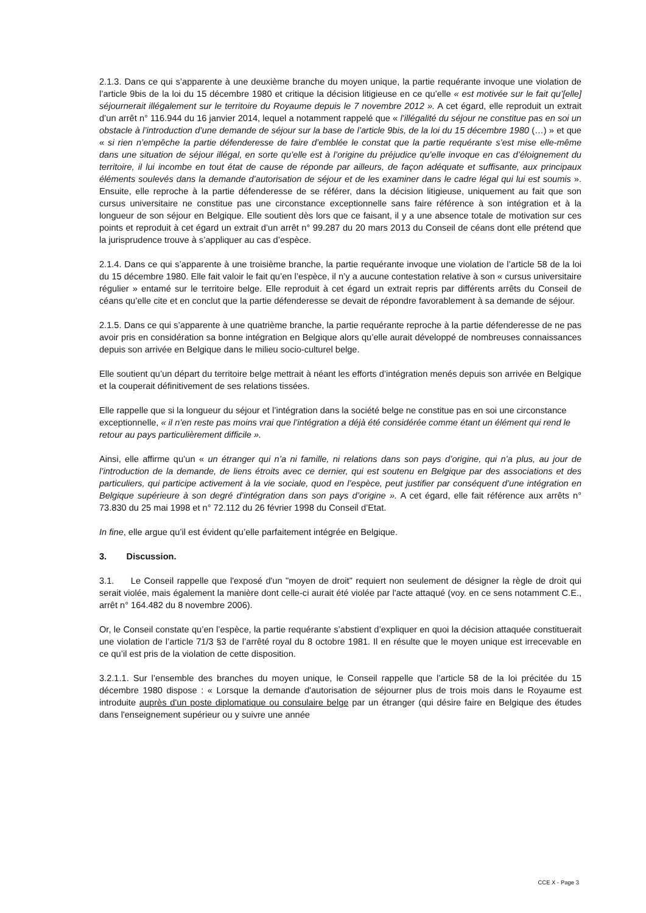2.1.3. Dans ce qui s’apparente à une deuxième branche du moyen unique, la partie requérante invoque une violation de l’article 9bis de la loi du 15 décembre 1980 et critique la décision litigieuse en ce qu’elle « est motivée sur le fait qu’[elle] séjournerait illégalement sur le territoire du Royaume depuis le 7 novembre 2012 ». A cet égard, elle reproduit un extrait d’un arrêt n° 116.944 du 16 janvier 2014, lequel a notamment rappelé que « l’illégalité du séjour ne constitue pas en soi un obstacle à l’introduction d’une demande de séjour sur la base de l’article 9bis, de la loi du 15 décembre 1980 (…) » et que « si rien n’empêche la partie défenderesse de faire d’emblée le constat que la partie requérante s’est mise elle-même dans une situation de séjour illégal, en sorte qu’elle est à l’origine du préjudice qu’elle invoque en cas d’éloignement du territoire, il lui incombe en tout état de cause de réponde par ailleurs, de façon adéquate et suffisante, aux principaux éléments soulevés dans la demande d’autorisation de séjour et de les examiner dans le cadre légal qui lui est soumis ». Ensuite, elle reproche à la partie défenderesse de se référer, dans la décision litigieuse, uniquement au fait que son cursus universitaire ne constitue pas une circonstance exceptionnelle sans faire référence à son intégration et à la longueur de son séjour en Belgique. Elle soutient dès lors que ce faisant, il y a une absence totale de motivation sur ces points et reproduit à cet égard un extrait d’un arrêt n° 99.287 du 20 mars 2013 du Conseil de céans dont elle prétend que la jurisprudence trouve à s’appliquer au cas d’espèce.
2.1.4. Dans ce qui s’apparente à une troisième branche, la partie requérante invoque une violation de l’article 58 de la loi du 15 décembre 1980. Elle fait valoir le fait qu’en l’espèce, il n’y a aucune contestation relative à son « cursus universitaire régulier » entamé sur le territoire belge. Elle reproduit à cet égard un extrait repris par différents arrêts du Conseil de céans qu’elle cite et en conclut que la partie défenderesse se devait de répondre favorablement à sa demande de séjour.
2.1.5. Dans ce qui s’apparente à une quatrième branche, la partie requérante reproche à la partie défenderesse de ne pas avoir pris en considération sa bonne intégration en Belgique alors qu’elle aurait développé de nombreuses connaissances depuis son arrivée en Belgique dans le milieu socio-culturel belge.
Elle soutient qu’un départ du territoire belge mettrait à néant les efforts d’intégration menés depuis son arrivée en Belgique et la couperait définitivement de ses relations tissées.
Elle rappelle que si la longueur du séjour et l’intégration dans la société belge ne constitue pas en soi une circonstance exceptionnelle, « il n’en reste pas moins vrai que l’intégration a déjà été considérée comme étant un élément qui rend le retour au pays particulièrement difficile ».
Ainsi, elle affirme qu’un « un étranger qui n’a ni famille, ni relations dans son pays d’origine, qui n’a plus, au jour de l’introduction de la demande, de liens étroits avec ce dernier, qui est soutenu en Belgique par des associations et des particuliers, qui participe activement à la vie sociale, quod en l’espèce, peut justifier par conséquent d’une intégration en Belgique supérieure à son degré d’intégration dans son pays d’origine ». A cet égard, elle fait référence aux arrêts n° 73.830 du 25 mai 1998 et n° 72.112 du 26 février 1998 du Conseil d’Etat.
In fine, elle argue qu’il est évident qu’elle parfaitement intégrée en Belgique.
3. Discussion.
3.1. Le Conseil rappelle que l'exposé d'un "moyen de droit" requiert non seulement de désigner la règle de droit qui serait violée, mais également la manière dont celle-ci aurait été violée par l'acte attaqué (voy. en ce sens notamment C.E., arrêt n° 164.482 du 8 novembre 2006).
Or, le Conseil constate qu’en l’espèce, la partie requérante s’abstient d’expliquer en quoi la décision attaquée constituerait une violation de l’article 71/3 §3 de l’arrêté royal du 8 octobre 1981. Il en résulte que le moyen unique est irrecevable en ce qu’il est pris de la violation de cette disposition.
3.2.1.1. Sur l’ensemble des branches du moyen unique, le Conseil rappelle que l’article 58 de la loi précitée du 15 décembre 1980 dispose : « Lorsque la demande d'autorisation de séjourner plus de trois mois dans le Royaume est introduite auprès d'un poste diplomatique ou consulaire belge par un étranger (qui désire faire en Belgique des études dans l'enseignement supérieur ou y suivre une année
CCE X - Page 3